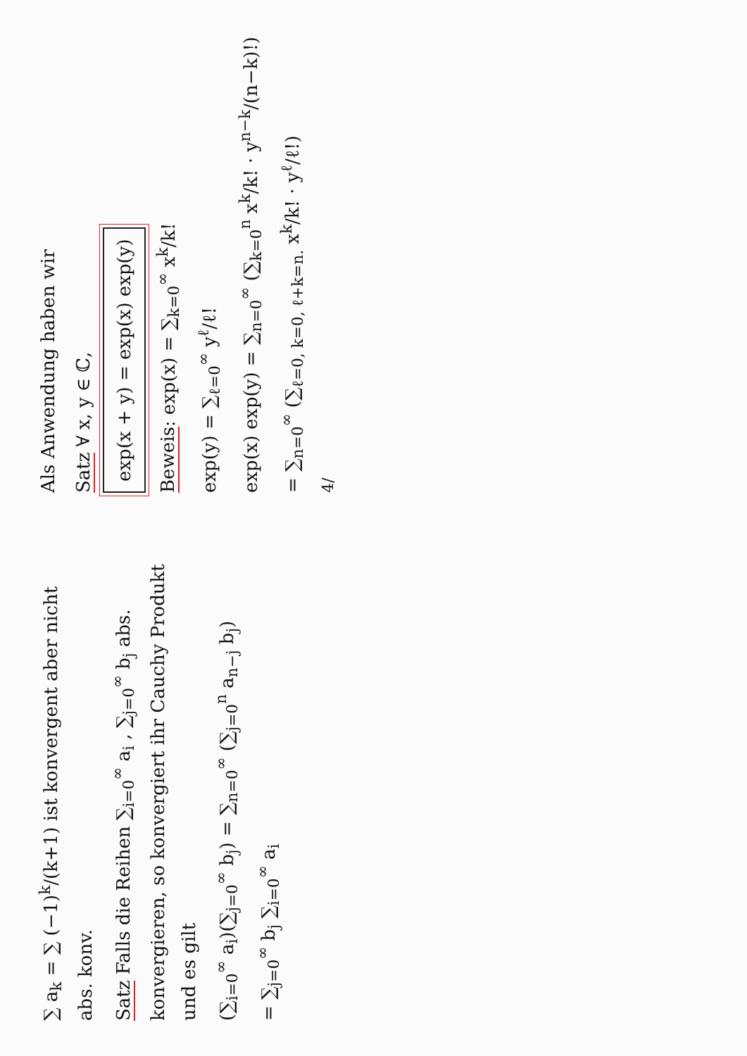∑ a<sub>k</sub> = ∑ (−1)<sup>k</sup>/(k+1) ist konvergent aber nicht abs. konv.
Satz Falls die Reihen ∑<sub>i=0</sub><sup>∞</sup> a<sub>i</sub> , ∑<sub>j=0</sub><sup>∞</sup> b<sub>j</sub> abs. konvergieren, so konvergiert ihr Cauchy Produkt und es gilt
(∑<sub>i=0</sub><sup>∞</sup> a<sub>i</sub>)(∑<sub>j=0</sub><sup>∞</sup> b<sub>j</sub>) = ∑<sub>n=0</sub><sup>∞</sup> (∑<sub>j=0</sub><sup>n</sup> a<sub>n−j</sub> b<sub>j</sub>)
= ∑<sub>j=0</sub><sup>∞</sup> b<sub>j</sub> ∑<sub>i=0</sub><sup>∞</sup> a<sub>i</sub>
Als Anwendung haben wir
Satz ∀ x, y ∈ ℂ,
exp(x + y) = exp(x) exp(y)
Beweis: exp(x) = ∑<sub>k=0</sub><sup>∞</sup> x<sup>k</sup>/k!
exp(y) = ∑<sub>ℓ=0</sub><sup>∞</sup> y<sup>ℓ</sup>/ℓ!
exp(x) exp(y) = ∑<sub>n=0</sub><sup>∞</sup> (∑<sub>k=0</sub><sup>n</sup> x<sup>k</sup>/k! · y<sup>n−k</sup>/(n−k)!)
= ∑<sub>n=0</sub><sup>∞</sup> (∑<sub>ℓ=0, k=0, ℓ+k=n.</sub> x<sup>k</sup>/k! · y<sup>ℓ</sup>/ℓ!)
4/